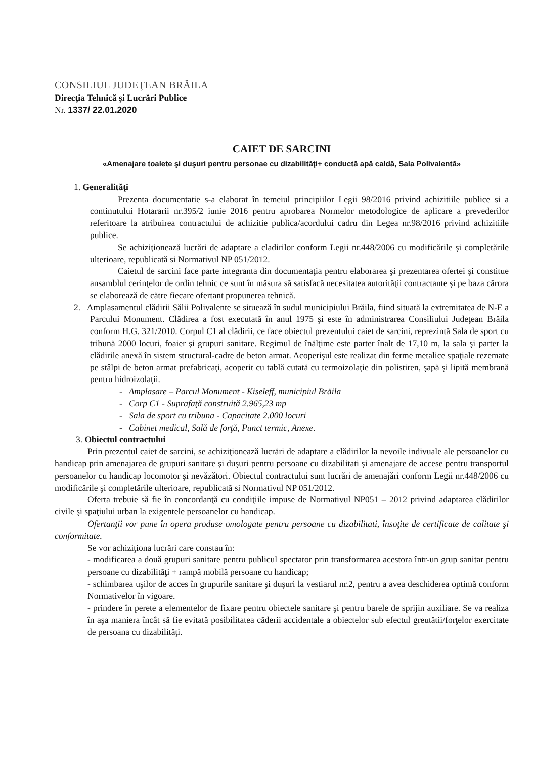CONSILIUL JUDEŢEAN BRĂILA
Direcţia Tehnică şi Lucrări Publice
Nr. 1337/ 22.01.2020
CAIET DE SARCINI
«Amenajare toalete şi duşuri pentru personae cu dizabilităţi+ conductă apă caldă, Sala Polivalentă»
1. Generalităţi
Prezenta documentatie s-a elaborat în temeiul principiilor Legii 98/2016 privind achizitiile publice si a continutului Hotararii nr.395/2 iunie 2016 pentru aprobarea Normelor metodologice de aplicare a prevederilor referitoare la atribuirea contractului de achizitie publica/acordului cadru din Legea nr.98/2016 privind achizitiile publice.
Se achiziţionează lucrări de adaptare a cladirilor conform Legii nr.448/2006 cu modificările şi completările ulterioare, republicată si Normativul NP 051/2012.
Caietul de sarcini face parte integranta din documentaţia pentru elaborarea şi prezentarea ofertei şi constitue ansamblul cerinţelor de ordin tehnic ce sunt în măsura să satisfacă necesitatea autorităţii contractante şi pe baza cărora se elaborează de către fiecare ofertant propunerea tehnică.
2. Amplasamentul clădirii Sălii Polivalente se situează în sudul municipiului Brăila, fiind situată la extremitatea de N-E a Parcului Monument. Clădirea a fost executată în anul 1975 şi este în administrarea Consiliului Judeţean Brăila conform H.G. 321/2010. Corpul C1 al clădirii, ce face obiectul prezentului caiet de sarcini, reprezintă Sala de sport cu tribună 2000 locuri, foaier şi grupuri sanitare. Regimul de înălţime este parter înalt de 17,10 m, la sala şi parter la clădirile anexă în sistem structural-cadre de beton armat. Acoperişul este realizat din ferme metalice spaţiale rezemate pe stâlpi de beton armat prefabricaţi, acoperit cu tablă cutată cu termoizolaţie din polistiren, şapă şi lipită membrană pentru hidroizolaţii.
- Amplasare – Parcul Monument - Kiseleff, municipiul Brăila
- Corp C1 - Suprafaţă construită 2.965,23 mp
- Sala de sport cu tribuna - Capacitate 2.000 locuri
- Cabinet medical, Sală de forţă, Punct termic, Anexe.
3. Obiectul contractului
Prin prezentul caiet de sarcini, se achiziţionează lucrări de adaptare a clădirilor la nevoile indivuale ale persoanelor cu handicap prin amenajarea de grupuri sanitare şi duşuri pentru persoane cu dizabilitati şi amenajare de accese pentru transportul persoanelor cu handicap locomotor şi nevăzători. Obiectul contractului sunt lucrări de amenajări conform Legii nr.448/2006 cu modificările şi completările ulterioare, republicată si Normativul NP 051/2012.
Oferta trebuie să fie în concordanţă cu condiţiile impuse de Normativul NP051 – 2012 privind adaptarea clădirilor civile şi spaţiului urban la exigentele persoanelor cu handicap.
Ofertanţii vor pune în opera produse omologate pentru persoane cu dizabilitati, însoţite de certificate de calitate şi conformitate.
Se vor achiziţiona lucrări care constau în:
- modificarea a două grupuri sanitare pentru publicul spectator prin transformarea acestora într-un grup sanitar pentru persoane cu dizabilităţi + rampă mobilă persoane cu handicap;
- schimbarea uşilor de acces în grupurile sanitare şi duşuri la vestiarul nr.2, pentru a avea deschiderea optimă conform Normativelor în vigoare.
- prindere în perete a elementelor de fixare pentru obiectele sanitare şi pentru barele de sprijin auxiliare. Se va realiza în aşa maniera încât să fie evitată posibilitatea căderii accidentale a obiectelor sub efectul greutătii/forţelor exercitate de persoana cu dizabilităţi.